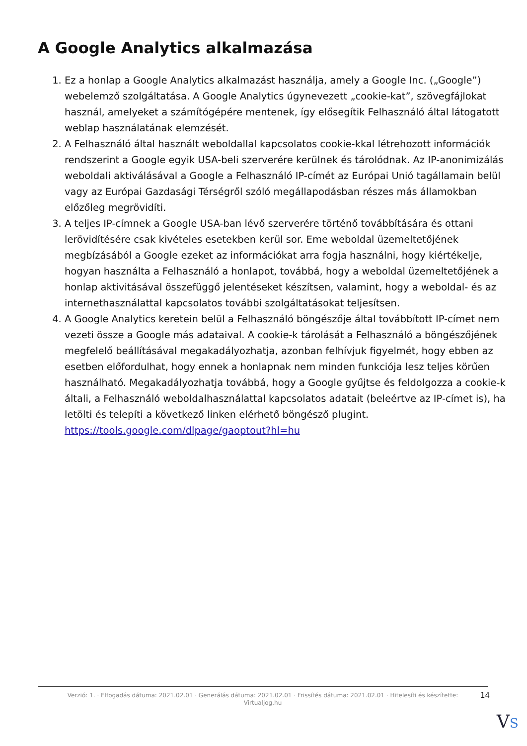A Google Analytics alkalmazása
1. Ez a honlap a Google Analytics alkalmazást használja, amely a Google Inc. („Google”) webelemző szolgáltatása. A Google Analytics úgynevezett „cookie-kat”, szövegfájlokat használ, amelyeket a számítógépére mentenek, így elősegítik Felhasználó által látogatott weblap használatának elemzését.
2. A Felhasználó által használt weboldallal kapcsolatos cookie-kkal létrehozott információk rendszerint a Google egyik USA-beli szerverére kerülnek és tárolódnak. Az IP-anonimizálás weboldali aktiválásával a Google a Felhasználó IP-címét az Európai Unió tagállamain belül vagy az Európai Gazdasági Térségről szóló megállapodásban részes más államokban előzőleg megrövidíti.
3. A teljes IP-címnek a Google USA-ban lévő szerverére történő továbbítására és ottani lerövidítésére csak kivételes esetekben kerül sor. Eme weboldal üzemeltetőjének megbízásából a Google ezeket az információkat arra fogja használni, hogy kiértékelje, hogyan használta a Felhasználó a honlapot, továbbá, hogy a weboldal üzemeltetőjének a honlap aktivitásával összefüggő jelentéseket készítsen, valamint, hogy a weboldal- és az internethasználattal kapcsolatos további szolgáltatásokat teljesítsen.
4. A Google Analytics keretein belül a Felhasználó böngészője által továbbított IP-címet nem vezeti össze a Google más adataival. A cookie-k tárolását a Felhasználó a böngészőjének megfelelő beállításával megakadályozhatja, azonban felhívjuk figyelmét, hogy ebben az esetben előfordulhat, hogy ennek a honlapnak nem minden funkciója lesz teljes körűen használható. Megakadályozhatja továbbá, hogy a Google gyűjtse és feldolgozza a cookie-k általi, a Felhasználó weboldalhasználattal kapcsolatos adatait (beleértve az IP-címet is), ha letölti és telepíti a következő linken elérhető böngésző plugint. https://tools.google.com/dlpage/gaoptout?hl=hu
Verzió: 1. · Elfogadás dátuma: 2021.02.01 · Generálás dátuma: 2021.02.01 · Frissítés dátuma: 2021.02.01 · Hitelesíti és készítette: Virtualjog.hu
14
VS